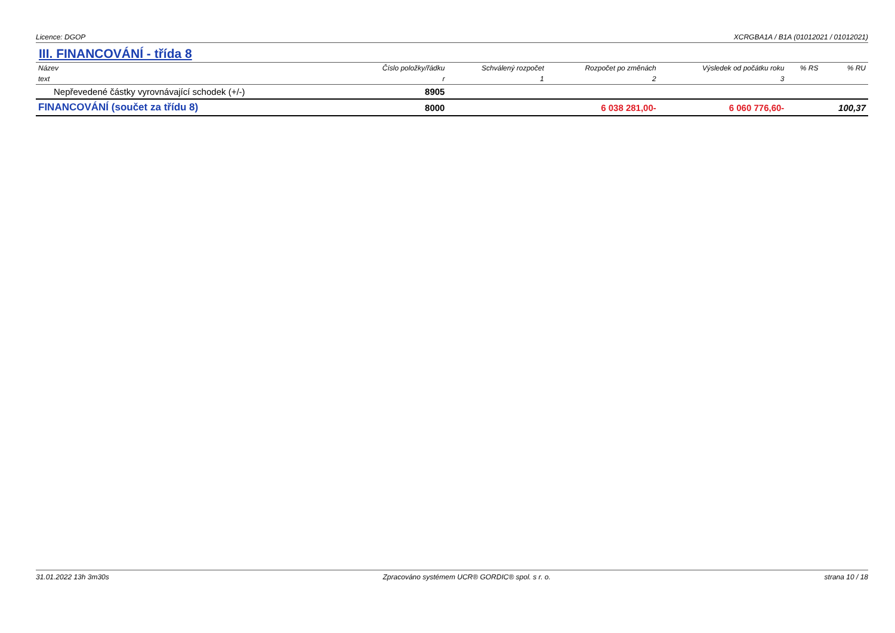Licence: DGOP XCRGBA1A / B1A (01012021 / 01012021)
III. FINANCOVÁNÍ - třída 8
| Název | Číslo položky/řádku | Schválený rozpočet | Rozpočet po změnách | Výsledek od počátku roku | % RS | % RU |
| --- | --- | --- | --- | --- | --- | --- |
| text | r | 1 | 2 | 3 | | |
| Nepřevedené částky vyrovnávající schodek (+/-) | 8905 | | | | | |
| FINANCOVÁNÍ (součet za třídu 8) | 8000 | | 6 038 281,00- | 6 060 776,60- | | 100,37 |
31.01.2022 13h 3m30s Zpracováno systémem UCR® GORDIC® spol. s r. o. strana 10 / 18